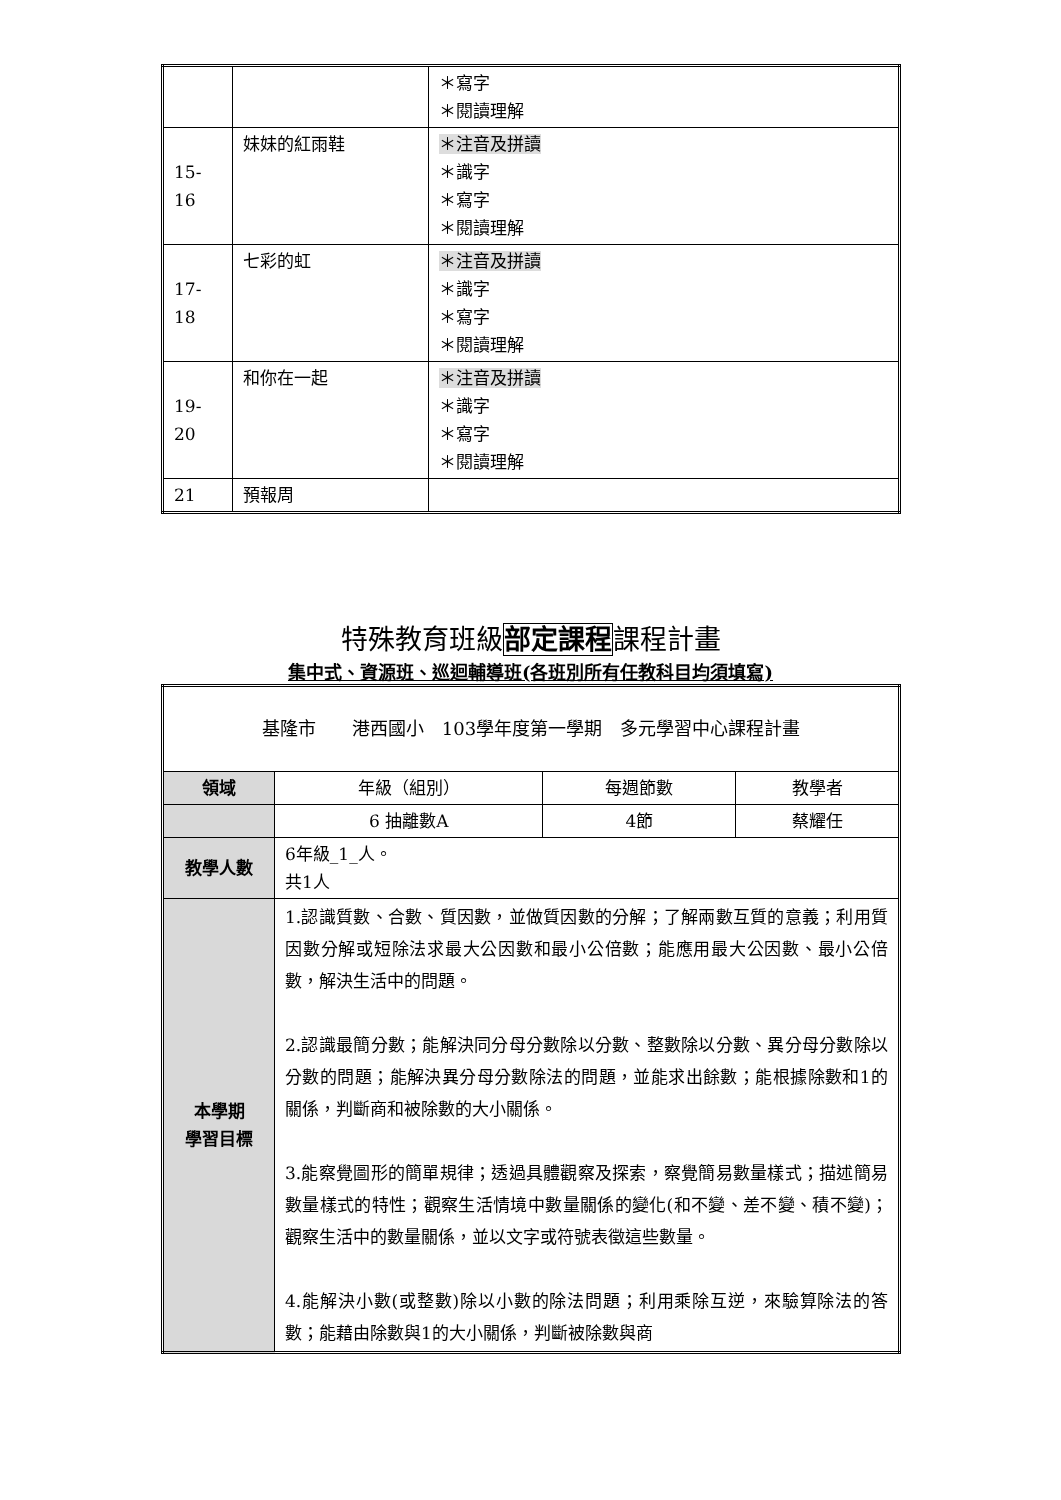| | | ＊寫字 ＊閱讀理解 |
| 15- 16 | 妹妹的紅雨鞋 | ＊注音及拼讀 ＊識字 ＊寫字 ＊閱讀理解 |
| 17- 18 | 七彩的虹 | ＊注音及拼讀 ＊識字 ＊寫字 ＊閱讀理解 |
| 19- 20 | 和你在一起 | ＊注音及拼讀 ＊識字 ＊寫字 ＊閱讀理解 |
| 21 | 預報周 | |
特殊教育班級部定課程課程計畫
集中式、資源班、巡迴輔導班(各班別所有任教科目均須填寫)
| 基隆市 港西國小 103學年度第一學期 多元學習中心課程計畫 | | | |
| 領域 | 年級（組別） | 每週節數 | 教學者 |
| | 6 抽離數A | 4節 | 蔡耀任 |
| 教學人數 | 6年級_1_人。 共1人 | | |
| 本學期 學習目標 | 1.認識質數、合數、質因數，並做質因數的分解；了解兩數互質的意義；利用質因數分解或短除法求最大公因數和最小公倍數；能應用最大公因數、最小公倍數，解決生活中的問題。 2.認識最簡分數；能解決同分母分數除以分數、整數除以分數、異分母分數除以分數的問題；能解決異分母分數除法的問題，並能求出餘數；能根據除數和1的關係，判斷商和被除數的大小關係。 3.能察覺圖形的簡單規律；透過具體觀察及探索，察覺簡易數量樣式；描述簡易數量樣式的特性；觀察生活情境中數量關係的變化(和不變、差不變、積不變)；觀察生活中的數量關係，並以文字或符號表徵這些數量。 4.能解決小數(或整數)除以小數的除法問題；利用乘除互逆，來驗算除法的答數；能藉由除數與1的大小關係，判斷被除數與商 | | |